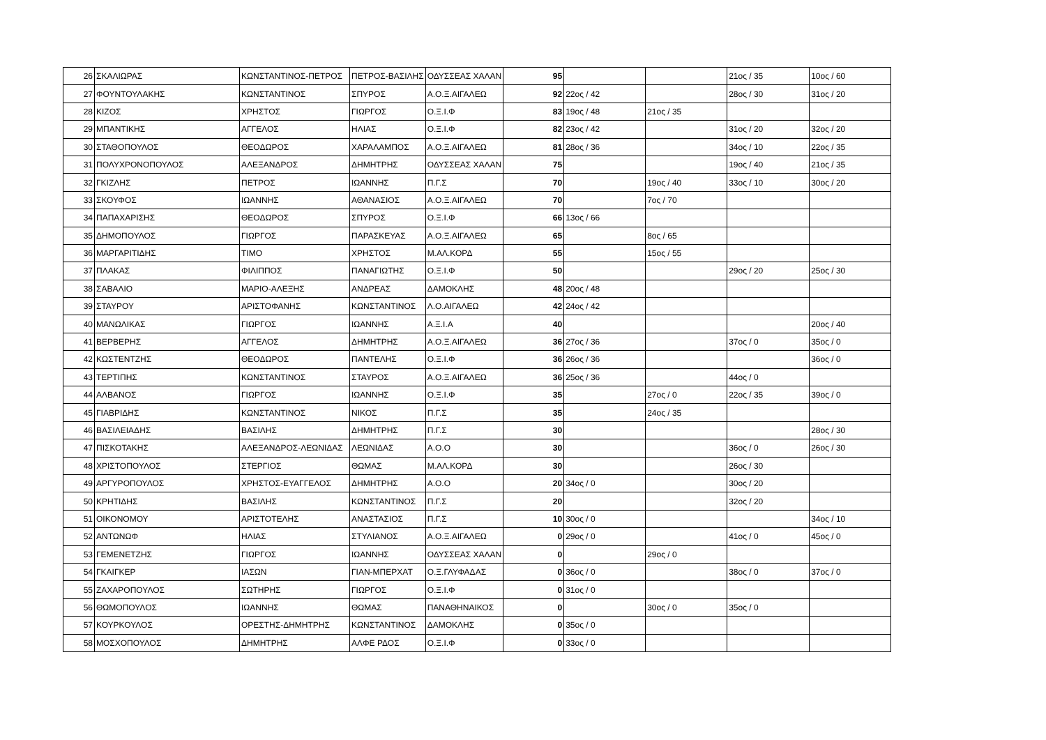| 26 | ΣΚΑΛΙΩΡΑΣ | ΚΩΝΣΤΑΝΤΙΝΟΣ-ΠΕΤΡΟΣ | ΠΕΤΡΟΣ-ΒΑΣΙΛΗΣ | ΟΔΥΣΣΕΑΣ ΧΑΛΑΝ | 95 | | | 21ος / 35 | 10ος / 60 |
| 27 | ΦΟΥΝΤΟΥΛΑΚΗΣ | ΚΩΝΣΤΑΝΤΙΝΟΣ | ΣΠΥΡΟΣ | Α.Ο.Ξ.ΑΙΓΑΛΕΩ | 92 | 22ος / 42 | | 28ος / 30 | 31ος / 20 |
| 28 | ΚΙΖΟΣ | ΧΡΗΣΤΟΣ | ΓΙΩΡΓΟΣ | Ο.Ξ.Ι.Φ | 83 | 19ος / 48 | 21ος / 35 | | |
| 29 | ΜΠΑΝΤΙΚΗΣ | ΑΓΓΕΛΟΣ | ΗΛΙΑΣ | Ο.Ξ.Ι.Φ | 82 | 23ος / 42 | | 31ος / 20 | 32ος / 20 |
| 30 | ΣΤΑΘΟΠΟΥΛΟΣ | ΘΕΟΔΩΡΟΣ | ΧΑΡΑΛΑΜΠΟΣ | Α.Ο.Ξ.ΑΙΓΑΛΕΩ | 81 | 28ος / 36 | | 34ος / 10 | 22ος / 35 |
| 31 | ΠΟΛΥΧΡΟΝΟΠΟΥΛΟΣ | ΑΛΕΞΑΝΔΡΟΣ | ΔΗΜΗΤΡΗΣ | ΟΔΥΣΣΕΑΣ ΧΑΛΑΝ | 75 | | | 19ος / 40 | 21ος / 35 |
| 32 | ΓΚΙΖΛΗΣ | ΠΕΤΡΟΣ | ΙΩΑΝΝΗΣ | Π.Γ.Σ | 70 | | 19ος / 40 | 33ος / 10 | 30ος / 20 |
| 33 | ΣΚΟΥΦΟΣ | ΙΩΑΝΝΗΣ | ΑΘΑΝΑΣΙΟΣ | Α.Ο.Ξ.ΑΙΓΑΛΕΩ | 70 | | 7ος / 70 | | |
| 34 | ΠΑΠΑΧΑΡΙΣΗΣ | ΘΕΟΔΩΡΟΣ | ΣΠΥΡΟΣ | Ο.Ξ.Ι.Φ | 66 | 13ος / 66 | | | |
| 35 | ΔΗΜΟΠΟΥΛΟΣ | ΓΙΩΡΓΟΣ | ΠΑΡΑΣΚΕΥΑΣ | Α.Ο.Ξ.ΑΙΓΑΛΕΩ | 65 | | 8ος / 65 | | |
| 36 | ΜΑΡΓΑΡΙΤΙΔΗΣ | ΤΙΜΟ | ΧΡΗΣΤΟΣ | Μ.ΑΛ.ΚΟΡΔ | 55 | | 15ος / 55 | | |
| 37 | ΠΛΑΚΑΣ | ΦΙΛΙΠΠΟΣ | ΠΑΝΑΓΙΩΤΗΣ | Ο.Ξ.Ι.Φ | 50 | | | 29ος / 20 | 25ος / 30 |
| 38 | ΣΑΒΑΛΙΟ | ΜΑΡΙΟ-ΑΛΕΞΗΣ | ΑΝΔΡΕΑΣ | ΔΑΜΟΚΛΗΣ | 48 | 20ος / 48 | | | |
| 39 | ΣΤΑΥΡΟΥ | ΑΡΙΣΤΟΦΑΝΗΣ | ΚΩΝΣΤΑΝΤΙΝΟΣ | Λ.Ο.ΑΙΓΑΛΕΩ | 42 | 24ος / 42 | | | |
| 40 | ΜΑΝΩΛΙΚΑΣ | ΓΙΩΡΓΟΣ | ΙΩΑΝΝΗΣ | Α.Ξ.Ι.Α | 40 | | | | 20ος / 40 |
| 41 | ΒΕΡΒΕΡΗΣ | ΑΓΓΕΛΟΣ | ΔΗΜΗΤΡΗΣ | Α.Ο.Ξ.ΑΙΓΑΛΕΩ | 36 | 27ος / 36 | | 37ος / 0 | 35ος / 0 |
| 42 | ΚΩΣΤΕΝΤΖΗΣ | ΘΕΟΔΩΡΟΣ | ΠΑΝΤΕΛΗΣ | Ο.Ξ.Ι.Φ | 36 | 26ος / 36 | | | 36ος / 0 |
| 43 | ΤΕΡΤΙΠΗΣ | ΚΩΝΣΤΑΝΤΙΝΟΣ | ΣΤΑΥΡΟΣ | Α.Ο.Ξ.ΑΙΓΑΛΕΩ | 36 | 25ος / 36 | | 44ος / 0 | |
| 44 | ΑΛΒΑΝΟΣ | ΓΙΩΡΓΟΣ | ΙΩΑΝΝΗΣ | Ο.Ξ.Ι.Φ | 35 | | 27ος / 0 | 22ος / 35 | 39ος / 0 |
| 45 | ΓΙΑΒΡΙΔΗΣ | ΚΩΝΣΤΑΝΤΙΝΟΣ | ΝΙΚΟΣ | Π.Γ.Σ | 35 | | 24ος / 35 | | |
| 46 | ΒΑΣΙΛΕΙΑΔΗΣ | ΒΑΣΙΛΗΣ | ΔΗΜΗΤΡΗΣ | Π.Γ.Σ | 30 | | | | 28ος / 30 |
| 47 | ΠΙΣΚΟΤΑΚΗΣ | ΑΛΕΞΑΝΔΡΟΣ-ΛΕΩΝΙΔΑΣ | ΛΕΩΝΙΔΑΣ | Α.Ο.Ο | 30 | | | 36ος / 0 | 26ος / 30 |
| 48 | ΧΡΙΣΤΟΠΟΥΛΟΣ | ΣΤΕΡΓΙΟΣ | ΘΩΜΑΣ | Μ.ΑΛ.ΚΟΡΔ | 30 | | | 26ος / 30 | |
| 49 | ΑΡΓΥΡΟΠΟΥΛΟΣ | ΧΡΗΣΤΟΣ-ΕΥΑΓΓΕΛΟΣ | ΔΗΜΗΤΡΗΣ | Α.Ο.Ο | 20 | 34ος / 0 | | 30ος / 20 | |
| 50 | ΚΡΗΤΙΔΗΣ | ΒΑΣΙΛΗΣ | ΚΩΝΣΤΑΝΤΙΝΟΣ | Π.Γ.Σ | 20 | | | 32ος / 20 | |
| 51 | ΟΙΚΟΝΟΜΟΥ | ΑΡΙΣΤΟΤΕΛΗΣ | ΑΝΑΣΤΑΣΙΟΣ | Π.Γ.Σ | 10 | 30ος / 0 | | | 34ος / 10 |
| 52 | ΑΝΤΩΝΩΦ | ΗΛΙΑΣ | ΣΤΥΛΙΑΝΟΣ | Α.Ο.Ξ.ΑΙΓΑΛΕΩ | 0 | 29ος / 0 | | 41ος / 0 | 45ος / 0 |
| 53 | ΓΕΜΕΝΕΤΖΗΣ | ΓΙΩΡΓΟΣ | ΙΩΑΝΝΗΣ | ΟΔΥΣΣΕΑΣ ΧΑΛΑΝ | 0 | | 29ος / 0 | | |
| 54 | ΓΚΑΙΓΚΕΡ | ΙΑΣΩΝ | ΓΙΑΝ-ΜΠΕΡΧΑΤ | Ο.Ξ.ΓΛΥΦΑΔΑΣ | 0 | 36ος / 0 | | 38ος / 0 | 37ος / 0 |
| 55 | ΖΑΧΑΡΟΠΟΥΛΟΣ | ΣΩΤΗΡΗΣ | ΓΙΩΡΓΟΣ | Ο.Ξ.Ι.Φ | 0 | 31ος / 0 | | | |
| 56 | ΘΩΜΟΠΟΥΛΟΣ | ΙΩΑΝΝΗΣ | ΘΩΜΑΣ | ΠΑΝΑΘΗΝΑΙΚΟΣ | 0 | | 30ος / 0 | 35ος / 0 | |
| 57 | ΚΟΥΡΚΟΥΛΟΣ | ΟΡΕΣΤΗΣ-ΔΗΜΗΤΡΗΣ | ΚΩΝΣΤΑΝΤΙΝΟΣ | ΔΑΜΟΚΛΗΣ | 0 | 35ος / 0 | | | |
| 58 | ΜΟΣΧΟΠΟΥΛΟΣ | ΔΗΜΗΤΡΗΣ | ΑΛΦΕ ΡΔΟΣ | Ο.Ξ.Ι.Φ | 0 | 33ος / 0 | | | |